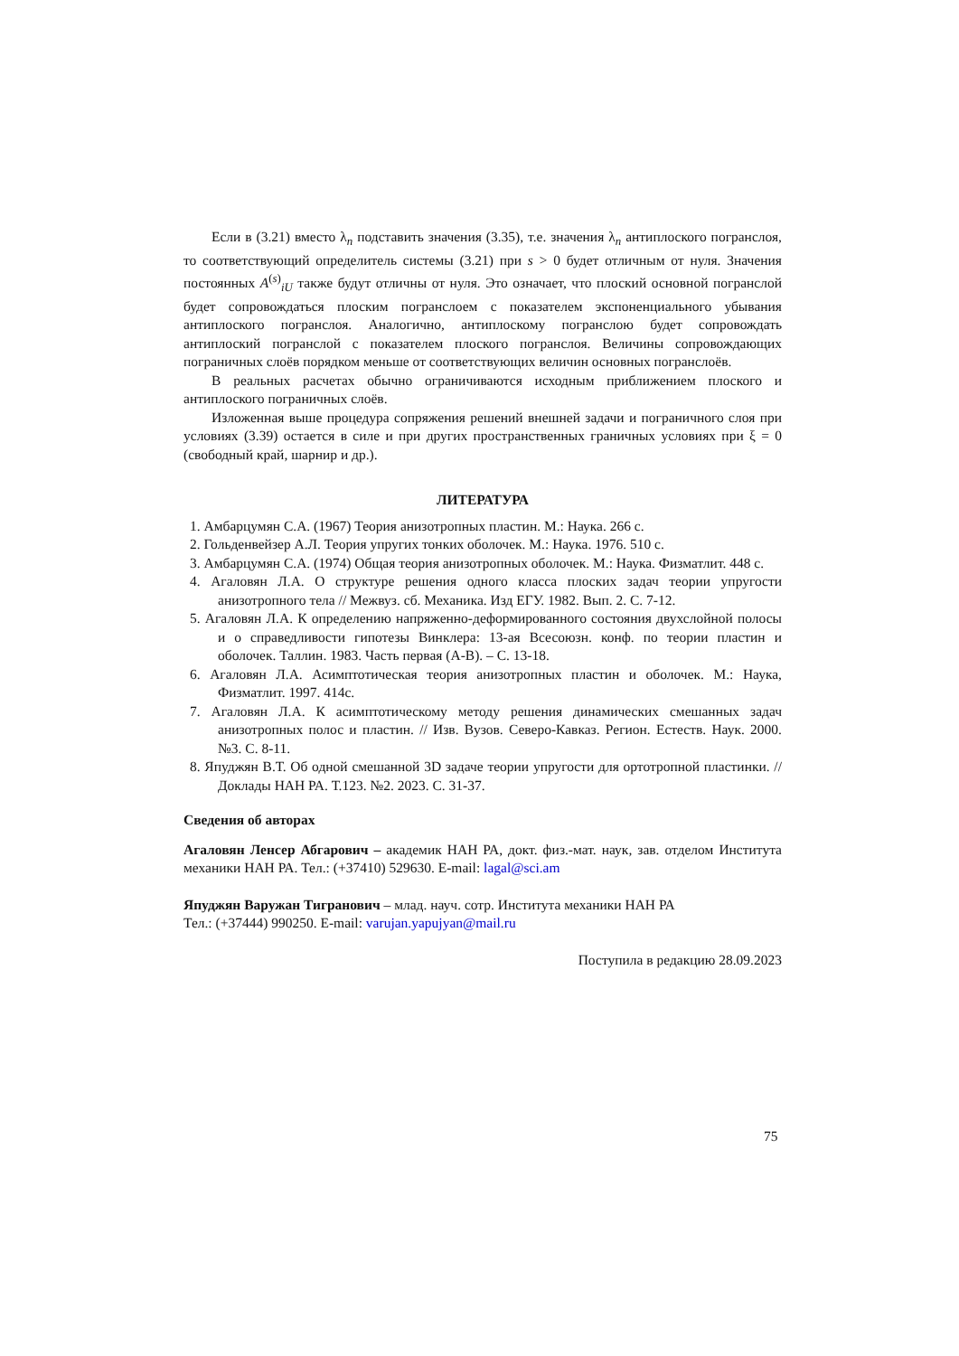Если в (3.21) вместо λ<sub>n</sub> подставить значения (3.35), т.е. значения λ<sub>n</sub> антиплоско­го погранслоя, то соответствующий определитель системы (3.21) при s > 0 будет от­личным от нуля. Значения постоянных A<sup>(s)</sup><sub>iU</sub> также будут отличны от нуля. Это озна­чает, что плоский основной погранслой будет сопровождаться плоским погранслоем с показателем экспоненциального убывания антиплоского погранслоя. Аналогично, антиплоскому погранслою будет сопровождать антиплоский погранслой с показате­лем плоского погранслоя. Величины сопровождающих пограничных слоёв порядком меньше от соответствующих величин основных погранслоёв.
В реальных расчетах обычно ограничиваются исходным приближением плоского и антиплоского пограничных слоёв.
Изложенная выше процедура сопряжения решений внешней задачи и погранич­ного слоя при условиях (3.39) остается в силе и при других пространственных гра­ничных условиях при ξ = 0 (свободный край, шарнир и др.).
ЛИТЕРАТУРА
1. Амбарцумян С.А. (1967) Теория анизотропных пластин. М.: Наука. 266 с.
2. Гольденвейзер А.Л. Теория упругих тонких оболочек. М.: Наука. 1976. 510 с.
3. Амбарцумян С.А. (1974) Общая теория анизотропных оболочек. М.: Наука. Физматлит. 448 с.
4. Агаловян Л.А. О структуре решения одного класса плоских задач теории упруго­сти анизотропного тела // Межвуз. сб. Механика. Изд ЕГУ. 1982. Вып. 2. С. 7-12.
5. Агаловян Л.А. К определению напряженно-деформированного состояния двух­слойной полосы и о справедливости гипотезы Винклера: 13-ая Всесоюзн. конф. по теории пластин и оболочек. Таллин. 1983. Часть первая (А-В). – С. 13-18.
6. Агаловян Л.А. Асимптотическая теория анизотропных пластин и оболочек. М.: Наука, Физматлит. 1997. 414с.
7. Агаловян Л.А. К асимптотическому методу решения динамических смешанных задач анизотропных полос и пластин. // Изв. Вузов. Северо-Кавказ. Регион. Ес­теств. Наук. 2000. №3. С. 8-11.
8. Япуджян В.Т. Об одной смешанной 3D задаче теории упругости для ортотропной пластинки. // Доклады НАН РА. Т.123. №2. 2023. С. 31-37.
Сведения об авторах
Агаловян Ленсер Абгарович – академик НАН РА, докт. физ.-мат. наук, зав. отделом Института механики НАН РА. Тел.: (+37410) 529630. E-mail: lagal@sci.am
Япуджян Варужан Тигранович – млад. науч. сотр. Института механики НАН РА
Тел.: (+37444) 990250. E-mail: varujan.yapujyan@mail.ru
Поступила в редакцию 28.09.2023
75